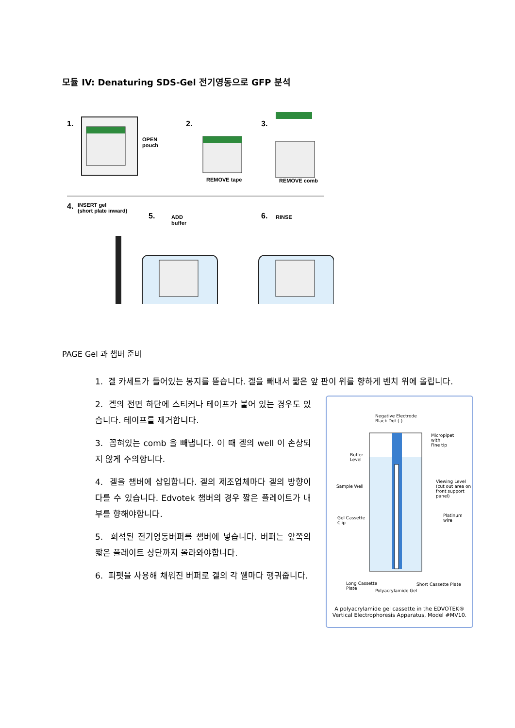모듈 IV: Denaturing SDS-Gel 전기영동으로 GFP 분석
1.
OPEN
pouch
2.
REMOVE tape
3.
REMOVE comb
4. INSERT gel
(short plate inward)
5. ADD
buffer
6. RINSE
PAGE Gel 과 챔버 준비
1. 겔 카세트가 들어있는 봉지를 뜯습니다. 겔을 빼내서 짧은 앞 판이 위를 향하게 벤치 위에 올립니다.
2. 겔의 전면 하단에 스티커나 테이프가 붙어 있는 경우도 있습니다. 테이프를 제거합니다.
3. 꼽혀있는 comb 을 빼냅니다. 이 때 겔의 well 이 손상되지 않게 주의합니다.
4. 겔을 챔버에 삽입합니다. 겔의 제조업체마다 겔의 방향이 다를 수 있습니다. Edvotek 챔버의 경우 짧은 플레이트가 내부를 향해야합니다.
5. 희석된 전기영동버퍼를 챔버에 넣습니다. 버퍼는 앞쪽의 짧은 플레이트 상단까지 올라와야합니다.
6. 피펫을 사용해 채워진 버퍼로 겔의 각 웰마다 행궈줍니다.
Negative Electrode
Black Dot (-)
Micropipet
with
Fine tip
Buffer
Level
Sample Well
Viewing Level
(cut out area on
front support panel)
Gel Cassette
Clip
Platinum
wire
Long Cassette
Plate
Polyacrylamide Gel
Short Cassette Plate
A polyacrylamide gel cassette in the EDVOTEK®
Vertical Electrophoresis Apparatus, Model #MV10.